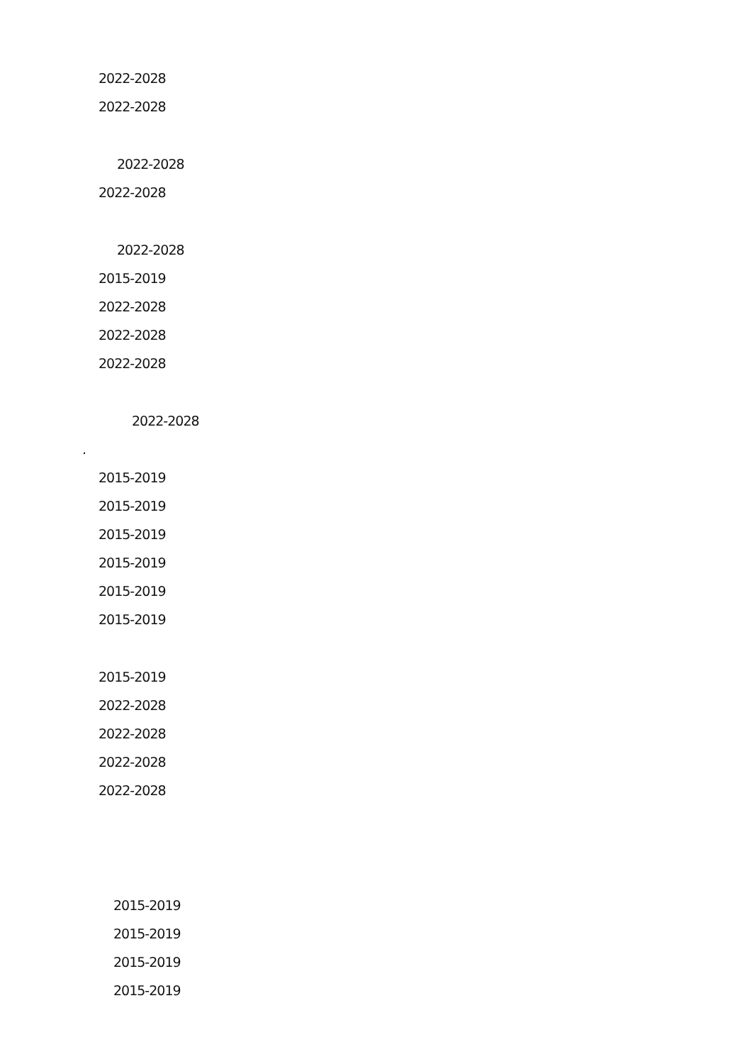2022-2028
2022-2028
2022-2028
2022-2028
2022-2028
2015-2019
2022-2028
2022-2028
2022-2028
2022-2028
.
2015-2019
2015-2019
2015-2019
2015-2019
2015-2019
2015-2019
2015-2019
2022-2028
2022-2028
2022-2028
2022-2028
2015-2019
2015-2019
2015-2019
2015-2019